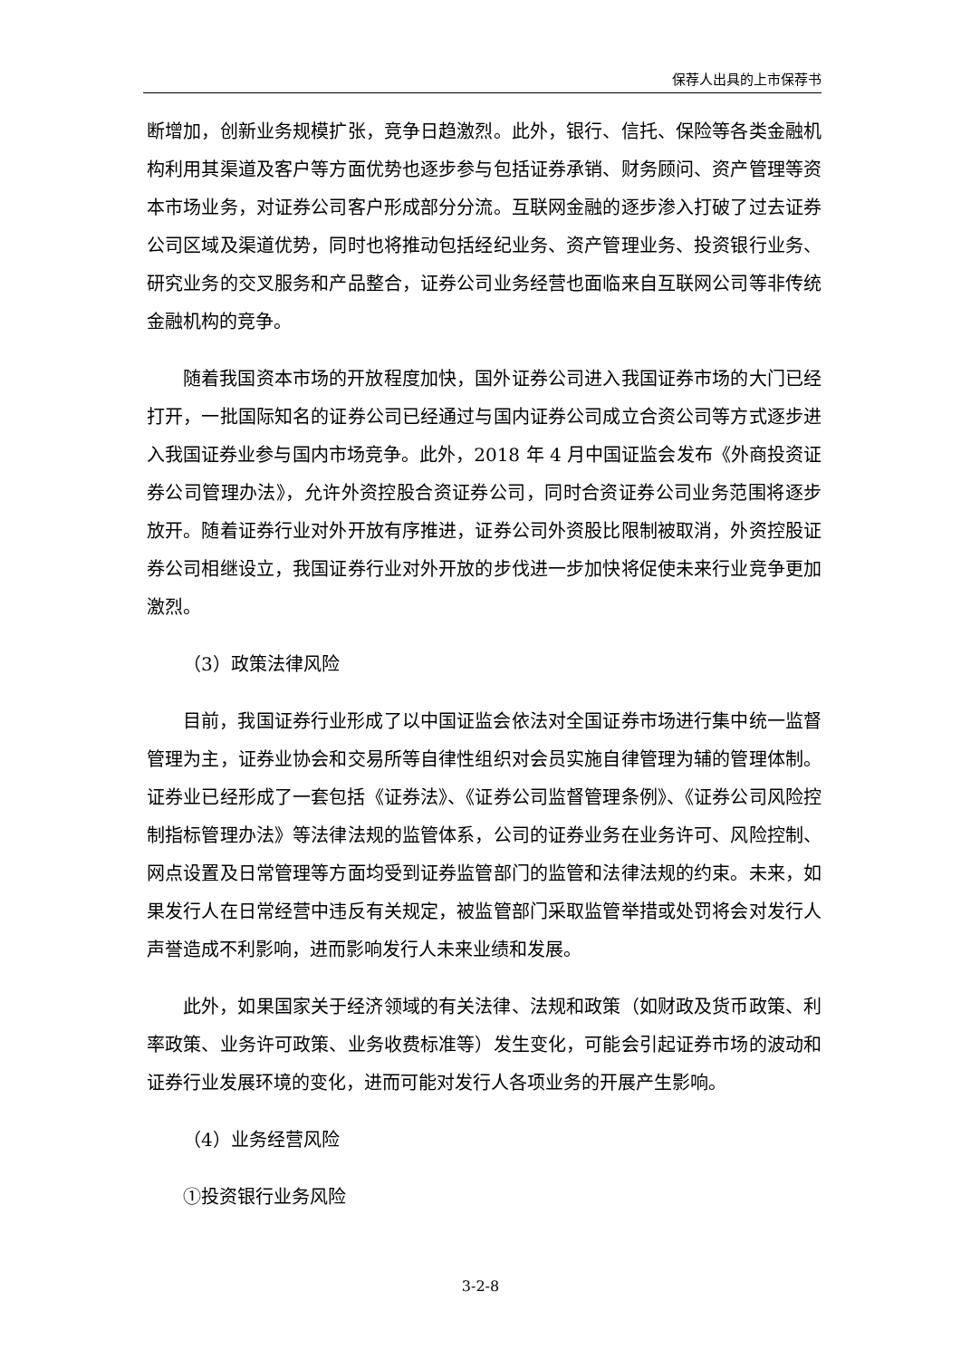保荐人出具的上市保荐书
断增加，创新业务规模扩张，竞争日趋激烈。此外，银行、信托、保险等各类金融机构利用其渠道及客户等方面优势也逐步参与包括证券承销、财务顾问、资产管理等资本市场业务，对证券公司客户形成部分分流。互联网金融的逐步渗入打破了过去证券公司区域及渠道优势，同时也将推动包括经纪业务、资产管理业务、投资银行业务、研究业务的交叉服务和产品整合，证券公司业务经营也面临来自互联网公司等非传统金融机构的竞争。
随着我国资本市场的开放程度加快，国外证券公司进入我国证券市场的大门已经打开，一批国际知名的证券公司已经通过与国内证券公司成立合资公司等方式逐步进入我国证券业参与国内市场竞争。此外，2018 年 4 月中国证监会发布《外商投资证券公司管理办法》，允许外资控股合资证券公司，同时合资证券公司业务范围将逐步放开。随着证券行业对外开放有序推进，证券公司外资股比限制被取消，外资控股证券公司相继设立，我国证券行业对外开放的步伐进一步加快将促使未来行业竞争更加激烈。
（3）政策法律风险
目前，我国证券行业形成了以中国证监会依法对全国证券市场进行集中统一监督管理为主，证券业协会和交易所等自律性组织对会员实施自律管理为辅的管理体制。证券业已经形成了一套包括《证券法》、《证券公司监督管理条例》、《证券公司风险控制指标管理办法》等法律法规的监管体系，公司的证券业务在业务许可、风险控制、网点设置及日常管理等方面均受到证券监管部门的监管和法律法规的约束。未来，如果发行人在日常经营中违反有关规定，被监管部门采取监管举措或处罚将会对发行人声誉造成不利影响，进而影响发行人未来业绩和发展。
此外，如果国家关于经济领域的有关法律、法规和政策（如财政及货币政策、利率政策、业务许可政策、业务收费标准等）发生变化，可能会引起证券市场的波动和证券行业发展环境的变化，进而可能对发行人各项业务的开展产生影响。
（4）业务经营风险
①投资银行业务风险
3-2-8